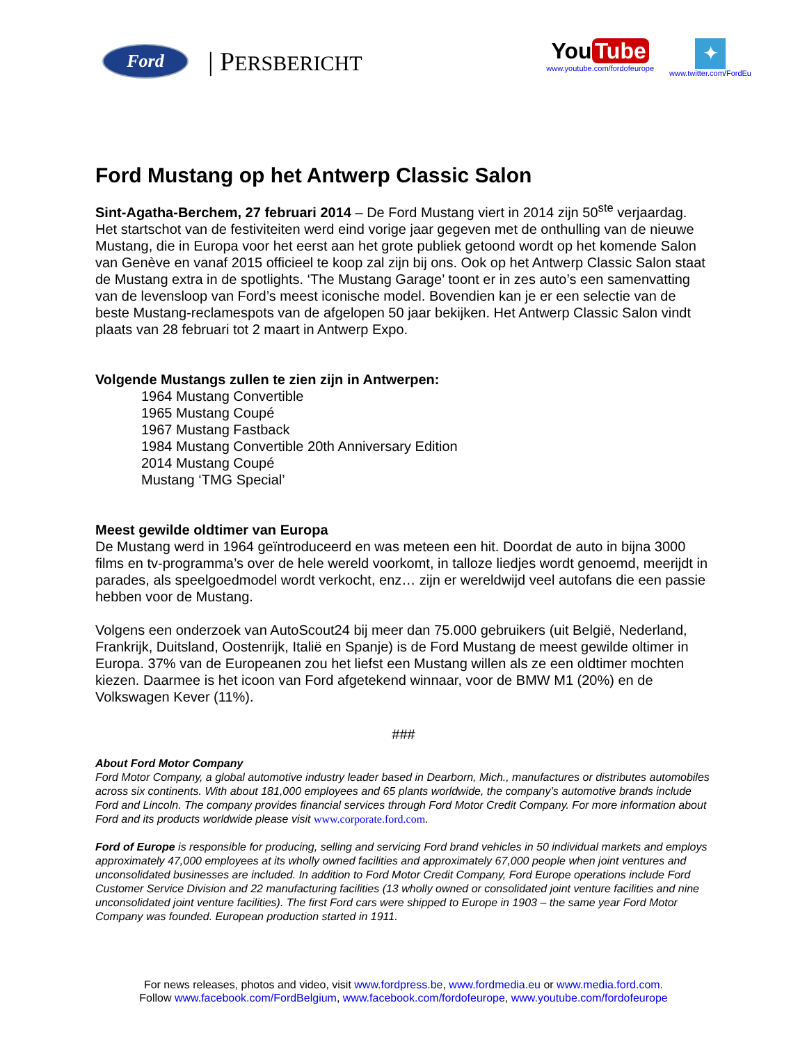Ford
| PERSBERICHT
You Tube
www.youtube.com/fordofeurope
✦
www.twitter.com/FordEu
Ford Mustang op het Antwerp Classic Salon
Sint-Agatha-Berchem, 27 februari 2014 – De Ford Mustang viert in 2014 zijn 50<sup>ste</sup> verjaardag. Het startschot van de festiviteiten werd eind vorige jaar gegeven met de onthulling van de nieuwe Mustang, die in Europa voor het eerst aan het grote publiek getoond wordt op het komende Salon van Genève en vanaf 2015 officieel te koop zal zijn bij ons. Ook op het Antwerp Classic Salon staat de Mustang extra in de spotlights. ‘The Mustang Garage’ toont er in zes auto’s een samenvatting van de levensloop van Ford’s meest iconische model. Bovendien kan je er een selectie van de beste Mustang-reclamespots van de afgelopen 50 jaar bekijken. Het Antwerp Classic Salon vindt plaats van 28 februari tot 2 maart in Antwerp Expo.
Volgende Mustangs zullen te zien zijn in Antwerpen:
1964 Mustang Convertible
1965 Mustang Coupé
1967 Mustang Fastback
1984 Mustang Convertible 20th Anniversary Edition
2014 Mustang Coupé
Mustang ‘TMG Special’
Meest gewilde oldtimer van Europa
De Mustang werd in 1964 geïntroduceerd en was meteen een hit. Doordat de auto in bijna 3000 films en tv-programma’s over de hele wereld voorkomt, in talloze liedjes wordt genoemd, meerijdt in parades, als speelgoedmodel wordt verkocht, enz… zijn er wereldwijd veel autofans die een passie hebben voor de Mustang.
Volgens een onderzoek van AutoScout24 bij meer dan 75.000 gebruikers (uit België, Nederland, Frankrijk, Duitsland, Oostenrijk, Italië en Spanje) is de Ford Mustang de meest gewilde oltimer in Europa. 37% van de Europeanen zou het liefst een Mustang willen als ze een oldtimer mochten kiezen. Daarmee is het icoon van Ford afgetekend winnaar, voor de BMW M1 (20%) en de Volkswagen Kever (11%).
###
About Ford Motor Company
Ford Motor Company, a global automotive industry leader based in Dearborn, Mich., manufactures or distributes automobiles across six continents. With about 181,000 employees and 65 plants worldwide, the company’s automotive brands include Ford and Lincoln. The company provides financial services through Ford Motor Credit Company. For more information about Ford and its products worldwide please visit www.corporate.ford.com.
Ford of Europe is responsible for producing, selling and servicing Ford brand vehicles in 50 individual markets and employs approximately 47,000 employees at its wholly owned facilities and approximately 67,000 people when joint ventures and unconsolidated businesses are included. In addition to Ford Motor Credit Company, Ford Europe operations include Ford Customer Service Division and 22 manufacturing facilities (13 wholly owned or consolidated joint venture facilities and nine unconsolidated joint venture facilities). The first Ford cars were shipped to Europe in 1903 – the same year Ford Motor Company was founded. European production started in 1911.
For news releases, photos and video, visit www.fordpress.be, www.fordmedia.eu or www.media.ford.com.
Follow www.facebook.com/FordBelgium, www.facebook.com/fordofeurope, www.youtube.com/fordofeurope